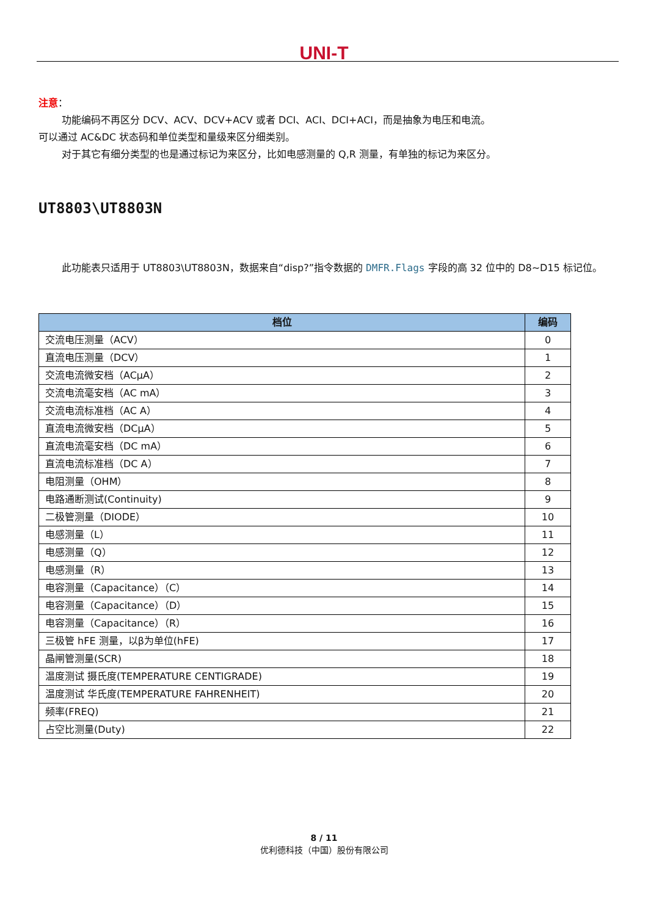UNI-T
注意：
功能编码不再区分 DCV、ACV、DCV+ACV 或者 DCI、ACI、DCI+ACI，而是抽象为电压和电流。
可以通过 AC&DC 状态码和单位类型和量级来区分细类别。
对于其它有细分类型的也是通过标记为来区分，比如电感测量的 Q,R 测量，有单独的标记为来区分。
UT8803\UT8803N
此功能表只适用于 UT8803\UT8803N，数据来自“disp?”指令数据的 DMFR.Flags 字段的高 32 位中的 D8~D15 标记位。
| 档位 | 编码 |
| --- | --- |
| 交流电压测量（ACV） | 0 |
| 直流电压测量（DCV） | 1 |
| 交流电流微安档（ACμA） | 2 |
| 交流电流毫安档（AC mA） | 3 |
| 交流电流标准档（AC A） | 4 |
| 直流电流微安档（DCμA） | 5 |
| 直流电流毫安档（DC mA） | 6 |
| 直流电流标准档（DC A） | 7 |
| 电阻测量（OHM） | 8 |
| 电路通断测试(Continuity) | 9 |
| 二极管测量（DIODE） | 10 |
| 电感测量（L） | 11 |
| 电感测量（Q） | 12 |
| 电感测量（R） | 13 |
| 电容测量（Capacitance）（C） | 14 |
| 电容测量（Capacitance）（D） | 15 |
| 电容测量（Capacitance）（R） | 16 |
| 三极管 hFE 测量，以β为单位(hFE) | 17 |
| 晶闸管测量(SCR) | 18 |
| 温度测试 摄氏度(TEMPERATURE CENTIGRADE) | 19 |
| 温度测试 华氏度(TEMPERATURE FAHRENHEIT) | 20 |
| 频率(FREQ) | 21 |
| 占空比测量(Duty) | 22 |
8 / 11
优利德科技（中国）股份有限公司